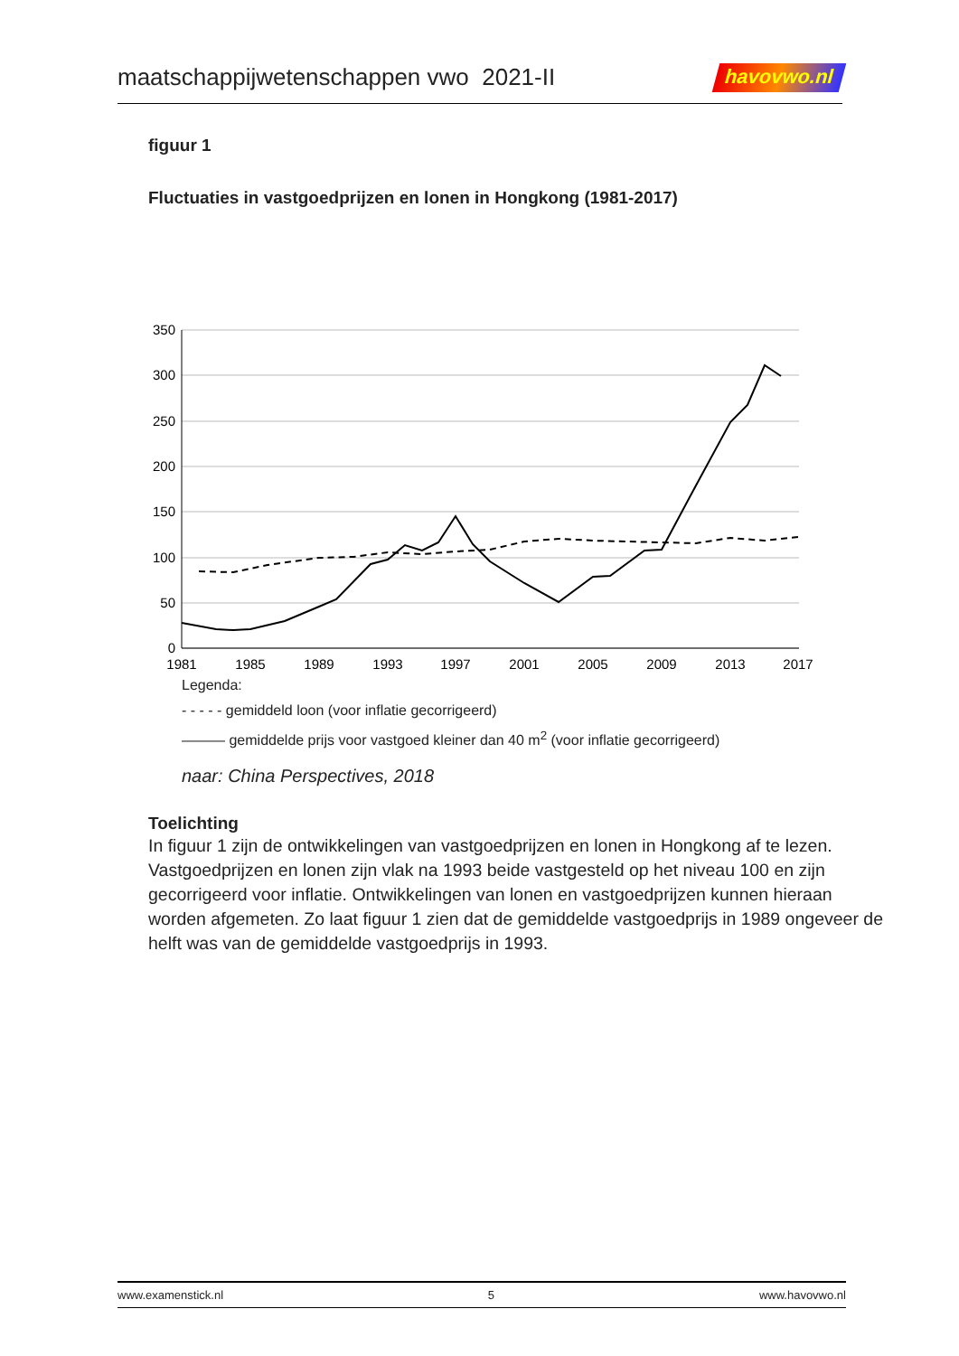maatschappijwetenschappen vwo 2021-II
havovwo.nl
figuur 1
Fluctuaties in vastgoedprijzen en lonen in Hongkong (1981-2017)
350
300
250
200
150
100
50
0
1981
1985
1989
1993
1997
2001
2005
2009
2013
2017
Legenda:
- - - - - gemiddeld loon (voor inflatie gecorrigeerd)
——— gemiddelde prijs voor vastgoed kleiner dan 40 m<sup>2</sup> (voor inflatie gecorrigeerd)
naar: China Perspectives, 2018
Toelichting
In figuur 1 zijn de ontwikkelingen van vastgoedprijzen en lonen in Hongkong af te lezen. Vastgoedprijzen en lonen zijn vlak na 1993 beide vastgesteld op het niveau 100 en zijn gecorrigeerd voor inflatie. Ontwikkelingen van lonen en vastgoedprijzen kunnen hieraan worden afgemeten. Zo laat figuur 1 zien dat de gemiddelde vastgoedprijs in 1989 ongeveer de helft was van de gemiddelde vastgoedprijs in 1993.
www.examenstick.nl 5 www.havovwo.nl